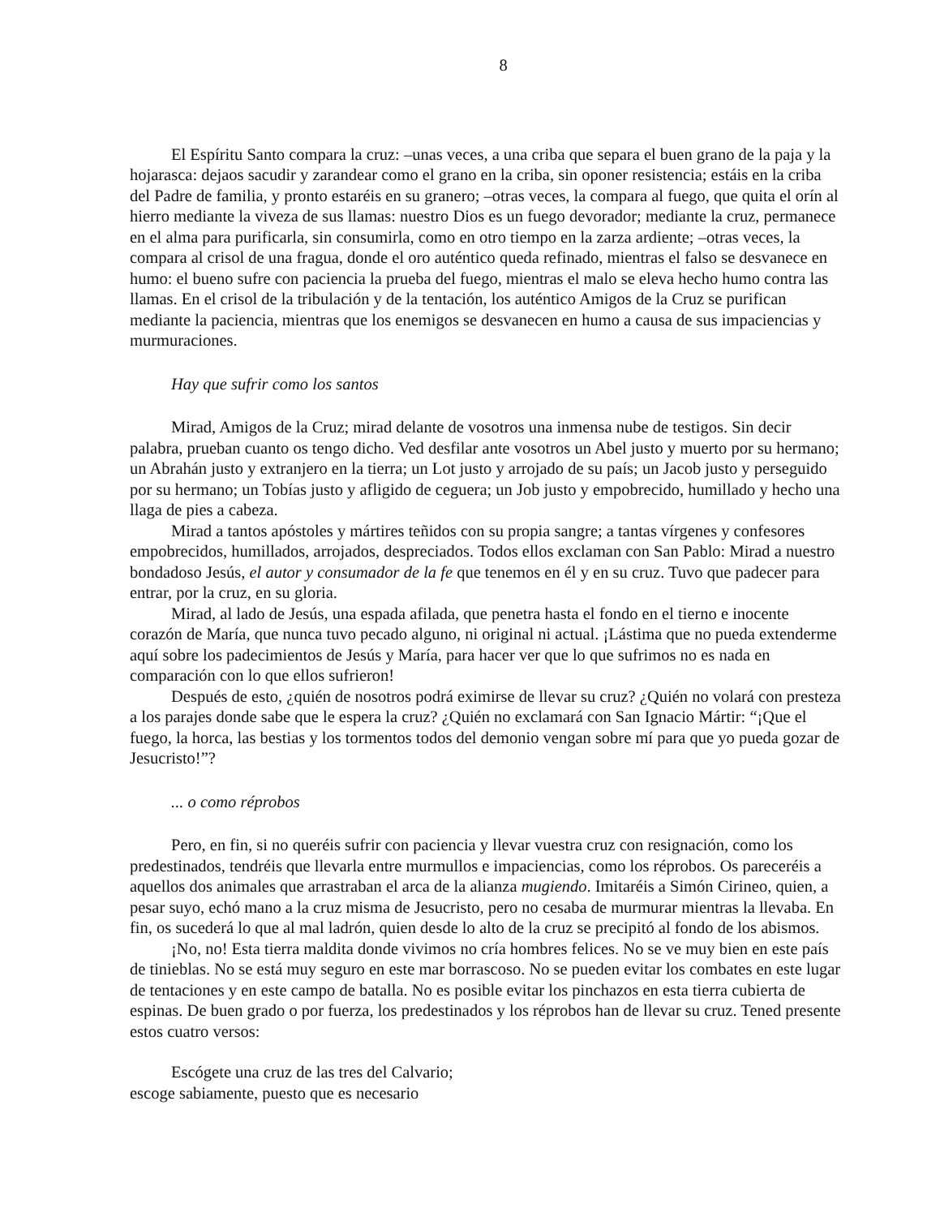8
El Espíritu Santo compara la cruz: –unas veces, a una criba que separa el buen grano de la paja y la hojarasca: dejaos sacudir y zarandear como el grano en la criba, sin oponer resistencia; estáis en la criba del Padre de familia, y pronto estaréis en su granero; –otras veces, la compara al fuego, que quita el orín al hierro mediante la viveza de sus llamas: nuestro Dios es un fuego devorador; mediante la cruz, permanece en el alma para purificarla, sin consumirla, como en otro tiempo en la zarza ardiente; –otras veces, la compara al crisol de una fragua, donde el oro auténtico queda refinado, mientras el falso se desvanece en humo: el bueno sufre con paciencia la prueba del fuego, mientras el malo se eleva hecho humo contra las llamas. En el crisol de la tribulación y de la tentación, los auténtico Amigos de la Cruz se purifican mediante la paciencia, mientras que los enemigos se desvanecen en humo a causa de sus impaciencias y murmuraciones.
Hay que sufrir como los santos
Mirad, Amigos de la Cruz; mirad delante de vosotros una inmensa nube de testigos. Sin decir palabra, prueban cuanto os tengo dicho. Ved desfilar ante vosotros un Abel justo y muerto por su hermano; un Abrahán justo y extranjero en la tierra; un Lot justo y arrojado de su país; un Jacob justo y perseguido por su hermano; un Tobías justo y afligido de ceguera; un Job justo y empobrecido, humillado y hecho una llaga de pies a cabeza.
Mirad a tantos apóstoles y mártires teñidos con su propia sangre; a tantas vírgenes y confesores empobrecidos, humillados, arrojados, despreciados. Todos ellos exclaman con San Pablo: Mirad a nuestro bondadoso Jesús, el autor y consumador de la fe que tenemos en él y en su cruz. Tuvo que padecer para entrar, por la cruz, en su gloria.
Mirad, al lado de Jesús, una espada afilada, que penetra hasta el fondo en el tierno e inocente corazón de María, que nunca tuvo pecado alguno, ni original ni actual. ¡Lástima que no pueda extenderme aquí sobre los padecimientos de Jesús y María, para hacer ver que lo que sufrimos no es nada en comparación con lo que ellos sufrieron!
Después de esto, ¿quién de nosotros podrá eximirse de llevar su cruz? ¿Quién no volará con presteza a los parajes donde sabe que le espera la cruz? ¿Quién no exclamará con San Ignacio Mártir: “¡Que el fuego, la horca, las bestias y los tormentos todos del demonio vengan sobre mí para que yo pueda gozar de Jesucristo!”?
... o como réprobos
Pero, en fin, si no queréis sufrir con paciencia y llevar vuestra cruz con resignación, como los predestinados, tendréis que llevarla entre murmullos e impaciencias, como los réprobos. Os pareceréis a aquellos dos animales que arrastraban el arca de la alianza mugiendo. Imitaréis a Simón Cirineo, quien, a pesar suyo, echó mano a la cruz misma de Jesucristo, pero no cesaba de murmurar mientras la llevaba. En fin, os sucederá lo que al mal ladrón, quien desde lo alto de la cruz se precipitó al fondo de los abismos.
¡No, no! Esta tierra maldita donde vivimos no cría hombres felices. No se ve muy bien en este país de tinieblas. No se está muy seguro en este mar borrascoso. No se pueden evitar los combates en este lugar de tentaciones y en este campo de batalla. No es posible evitar los pinchazos en esta tierra cubierta de espinas. De buen grado o por fuerza, los predestinados y los réprobos han de llevar su cruz. Tened presente estos cuatro versos:
Escógete una cruz de las tres del Calvario;
escoge sabiamente, puesto que es necesario